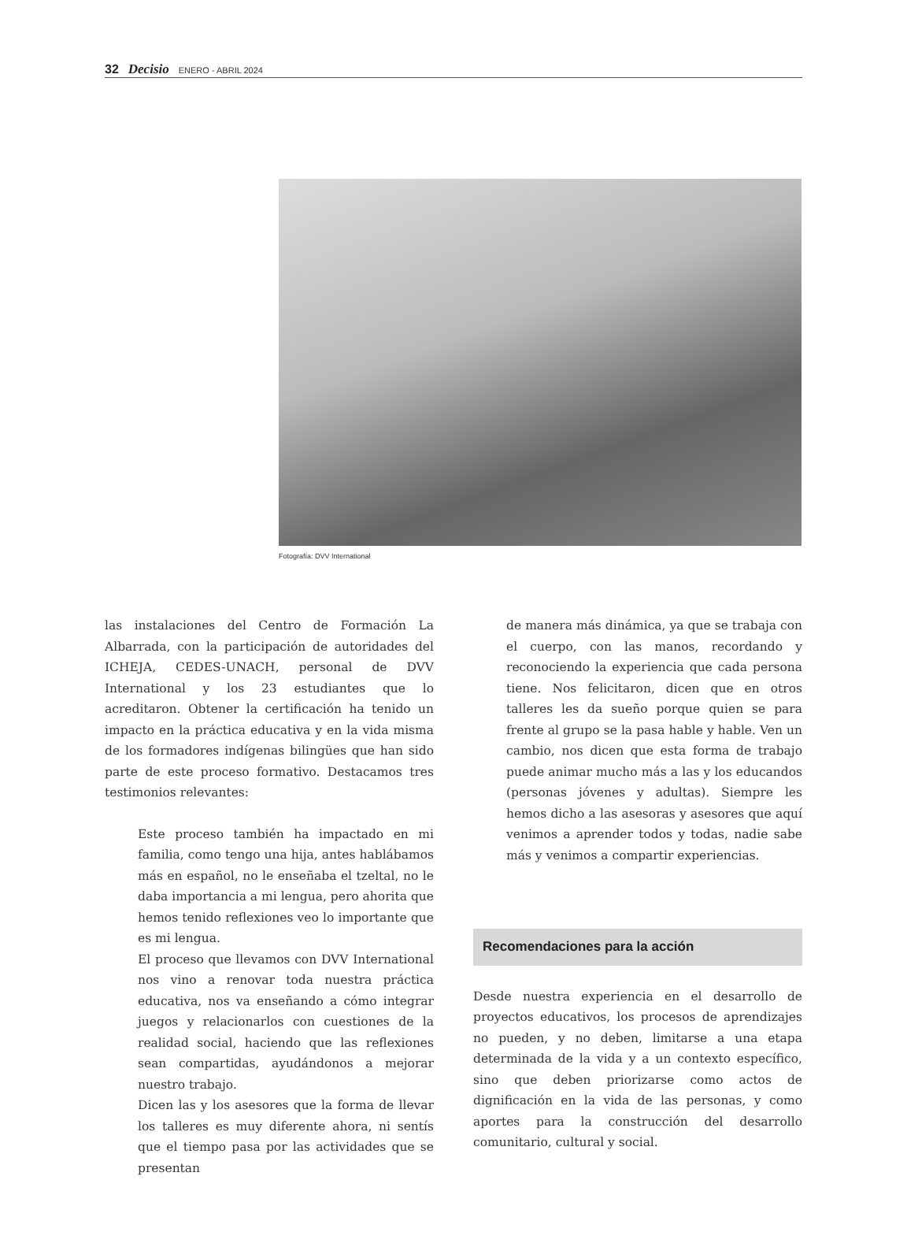32 Decisio ENERO - ABRIL 2024
Fotografía: DVV International
las instalaciones del Centro de Formación La Albarrada, con la participación de autoridades del ICHEJA, CEDES-UNACH, personal de DVV International y los 23 estudiantes que lo acreditaron. Obtener la certificación ha tenido un impacto en la práctica educativa y en la vida misma de los formadores indígenas bilingües que han sido parte de este proceso formativo. Destacamos tres testimonios relevantes:
Este proceso también ha impactado en mi familia, como tengo una hija, antes hablábamos más en español, no le enseñaba el tzeltal, no le daba importancia a mi lengua, pero ahorita que hemos tenido reflexiones veo lo importante que es mi lengua.
El proceso que llevamos con DVV International nos vino a renovar toda nuestra práctica educativa, nos va enseñando a cómo integrar juegos y relacionarlos con cuestiones de la realidad social, haciendo que las reflexiones sean compartidas, ayudándonos a mejorar nuestro trabajo.
Dicen las y los asesores que la forma de llevar los talleres es muy diferente ahora, ni sentís que el tiempo pasa por las actividades que se presentan
de manera más dinámica, ya que se trabaja con el cuerpo, con las manos, recordando y reconociendo la experiencia que cada persona tiene. Nos felicitaron, dicen que en otros talleres les da sueño porque quien se para frente al grupo se la pasa hable y hable. Ven un cambio, nos dicen que esta forma de trabajo puede animar mucho más a las y los educandos (personas jóvenes y adultas). Siempre les hemos dicho a las asesoras y asesores que aquí venimos a aprender todos y todas, nadie sabe más y venimos a compartir experiencias.
Recomendaciones para la acción
Desde nuestra experiencia en el desarrollo de proyectos educativos, los procesos de aprendizajes no pueden, y no deben, limitarse a una etapa determinada de la vida y a un contexto específico, sino que deben priorizarse como actos de dignificación en la vida de las personas, y como aportes para la construcción del desarrollo comunitario, cultural y social.